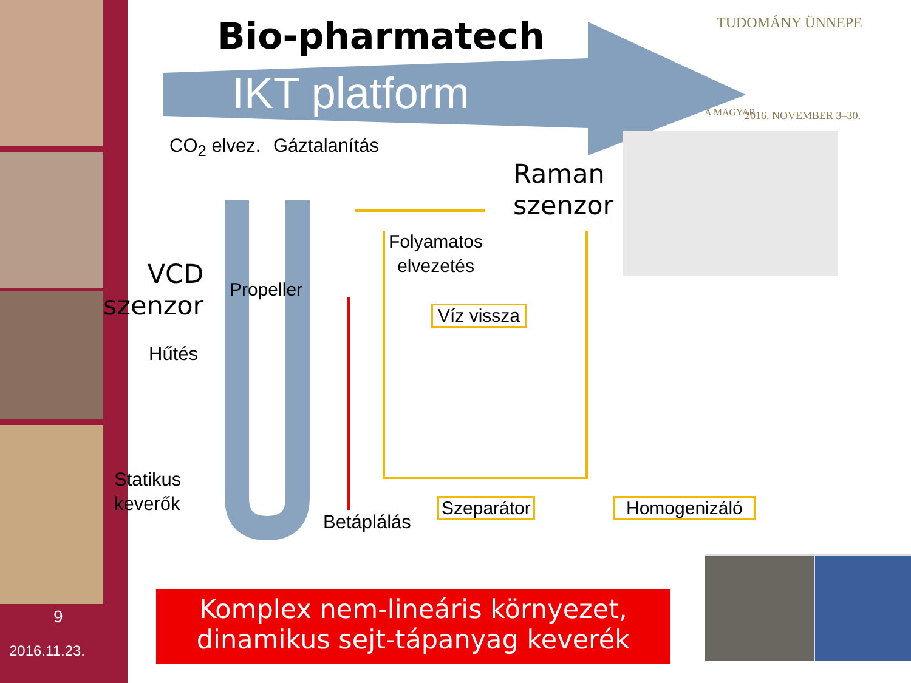Bio-pharmatech
IKT platform
TUDOMÁNY ÜNNEPE
A MAGYAR 2016. NOVEMBER 3–30.
CO<sub>2</sub> elvez. Gáztalanítás
Raman
szenzor
Folyamatos
elvezetés
VCD
szenzor
Propeller
Víz vissza
Hűtés
Statikus
keverők
Betáplálás
Szeparátor Homogenizáló
9
2016.11.23.
Komplex nem-lineáris környezet,
dinamikus sejt-tápanyag keverék